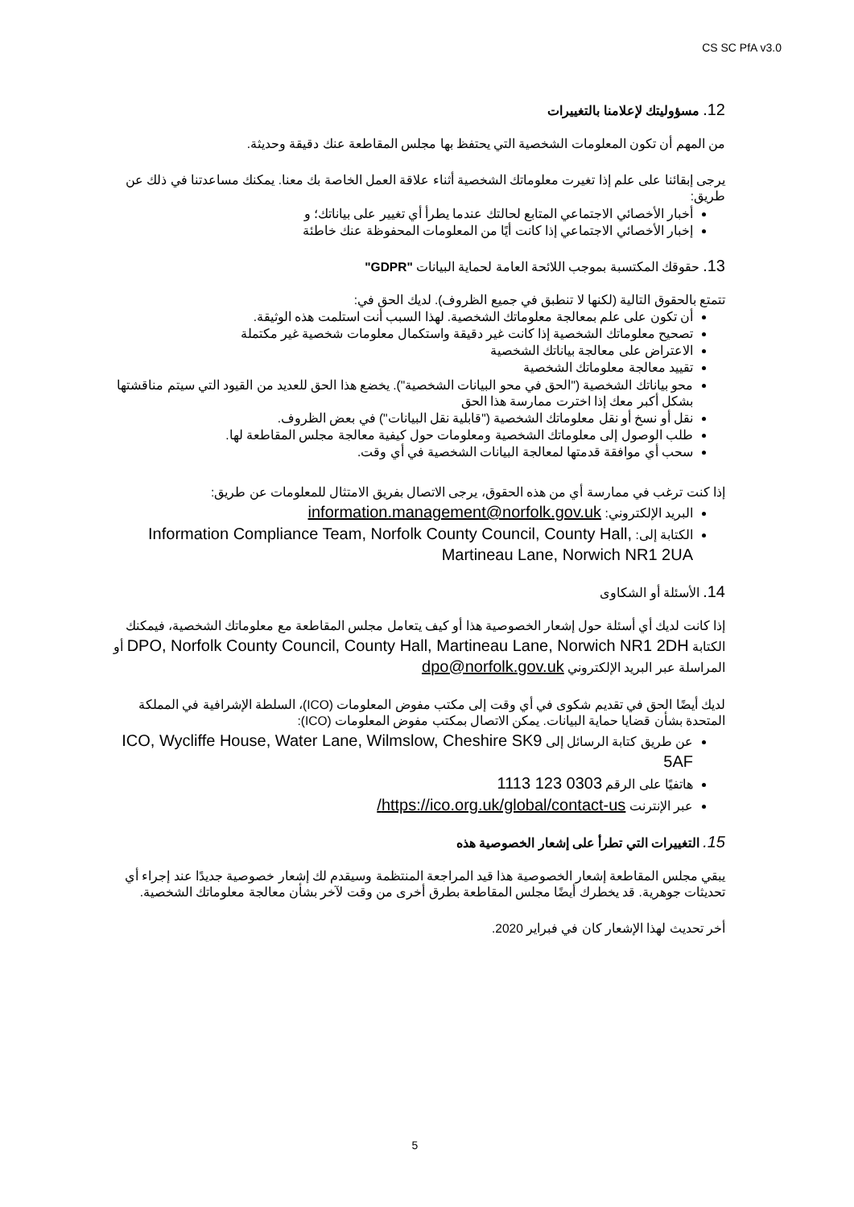CS SC PfA v3.0
12. مسؤوليتك لإعلامنا بالتغييرات
من المهم أن تكون المعلومات الشخصية التي يحتفظ بها مجلس المقاطعة عنك دقيقة وحديثة.
يرجى إبقائنا على علم إذا تغيرت معلوماتك الشخصية أثناء علاقة العمل الخاصة بك معنا. يمكنك مساعدتنا في ذلك عن طريق:
أخبار الأخصائي الاجتماعي المتابع لحالتك عندما يطرأ أي تغيير على بياناتك؛ و
إخبار الأخصائي الاجتماعي إذا كانت أيًا من المعلومات المحفوظة عنك خاطئة
13. حقوقك المكتسبة بموجب اللائحة العامة لحماية البيانات "GDPR"
تتمتع بالحقوق التالية (لكنها لا تنطبق في جميع الظروف). لديك الحق في:
أن تكون على علم بمعالجة معلوماتك الشخصية. لهذا السبب أنت استلمت هذه الوثيقة.
تصحيح معلوماتك الشخصية إذا كانت غير دقيقة واستكمال معلومات شخصية غير مكتملة
الاعتراض على معالجة بياناتك الشخصية
تقييد معالجة معلوماتك الشخصية
محو بياناتك الشخصية ("الحق في محو البيانات الشخصية"). يخضع هذا الحق للعديد من القيود التي سيتم مناقشتها بشكل أكبر معك إذا اخترت ممارسة هذا الحق
نقل أو نسخ أو نقل معلوماتك الشخصية ("قابلية نقل البيانات") في بعض الظروف.
طلب الوصول إلى معلوماتك الشخصية ومعلومات حول كيفية معالجة مجلس المقاطعة لها.
سحب أي موافقة قدمتها لمعالجة البيانات الشخصية في أي وقت.
إذا كنت ترغب في ممارسة أي من هذه الحقوق، يرجى الاتصال بفريق الامتثال للمعلومات عن طريق:
البريد الإلكتروني: information.management@norfolk.gov.uk
الكتابة إلى: Information Compliance Team, Norfolk County Council, County Hall, Martineau Lane, Norwich NR1 2UA
14. الأسئلة أو الشكاوى
إذا كانت لديك أي أسئلة حول إشعار الخصوصية هذا أو كيف يتعامل مجلس المقاطعة مع معلوماتك الشخصية، فيمكنك الكتابة DPO, Norfolk County Council, County Hall, Martineau Lane, Norwich NR1 2DH أو المراسلة عبر البريد الإلكتروني dpo@norfolk.gov.uk
لديك أيضًا الحق في تقديم شكوى في أي وقت إلى مكتب مفوض المعلومات (ICO)، السلطة الإشرافية في المملكة المتحدة بشأن قضايا حماية البيانات. يمكن الاتصال بمكتب مفوض المعلومات (ICO):
عن طريق كتابة الرسائل إلى ICO, Wycliffe House, Water Lane, Wilmslow, Cheshire SK9 5AF
هاتفيًا على الرقم 0303 123 1113
عبر الإنترنت https://ico.org.uk/global/contact-us/
15. التغييرات التي تطرأ على إشعار الخصوصية هذه
يبقي مجلس المقاطعة إشعار الخصوصية هذا قيد المراجعة المنتظمة وسيقدم لك إشعار خصوصية جديدًا عند إجراء أي تحديثات جوهرية. قد يخطرك أيضًا مجلس المقاطعة بطرق أخرى من وقت لآخر بشأن معالجة معلوماتك الشخصية.
أخر تحديث لهذا الإشعار كان في فبراير 2020.
5